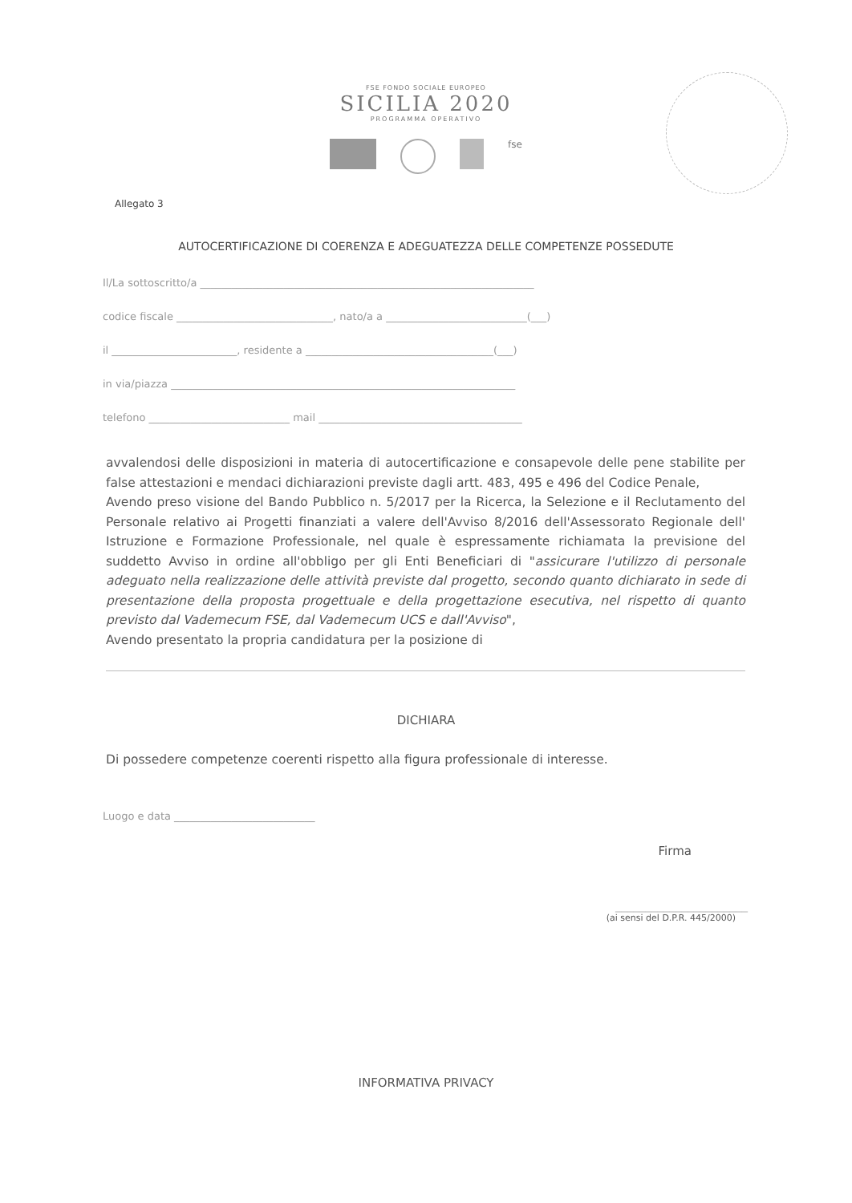FSE FONDO SOCIALE EUROPEO
SICILIA 2020
PROGRAMMA OPERATIVO
fse
Allegato 3
AUTOCERTIFICAZIONE DI COERENZA E ADEGUATEZZA DELLE COMPETENZE POSSEDUTE
Il/La sottoscritto/a ________________________________________________________________
codice fiscale ______________________________, nato/a a ___________________________(___)
il ________________________, residente a ____________________________________(___)
in via/piazza __________________________________________________________________
telefono ___________________________ mail _______________________________________
avvalendosi delle disposizioni in materia di autocertificazione e consapevole delle pene stabilite per false attestazioni e mendaci dichiarazioni previste dagli artt. 483, 495 e 496 del Codice Penale,
Avendo preso visione del Bando Pubblico n. 5/2017 per la Ricerca, la Selezione e il Reclutamento del Personale relativo ai Progetti finanziati a valere dell'Avviso 8/2016 dell'Assessorato Regionale dell' Istruzione e Formazione Professionale, nel quale è espressamente richiamata la previsione del suddetto Avviso in ordine all'obbligo per gli Enti Beneficiari di "assicurare l'utilizzo di personale adeguato nella realizzazione delle attività previste dal progetto, secondo quanto dichiarato in sede di presentazione della proposta progettuale e della progettazione esecutiva, nel rispetto di quanto previsto dal Vademecum FSE, dal Vademecum UCS e dall'Avviso",
Avendo presentato la propria candidatura per la posizione di
DICHIARA
Di possedere competenze coerenti rispetto alla figura professionale di interesse.
Luogo e data ___________________________
Firma
______________________
(ai sensi del D.P.R. 445/2000)
INFORMATIVA PRIVACY